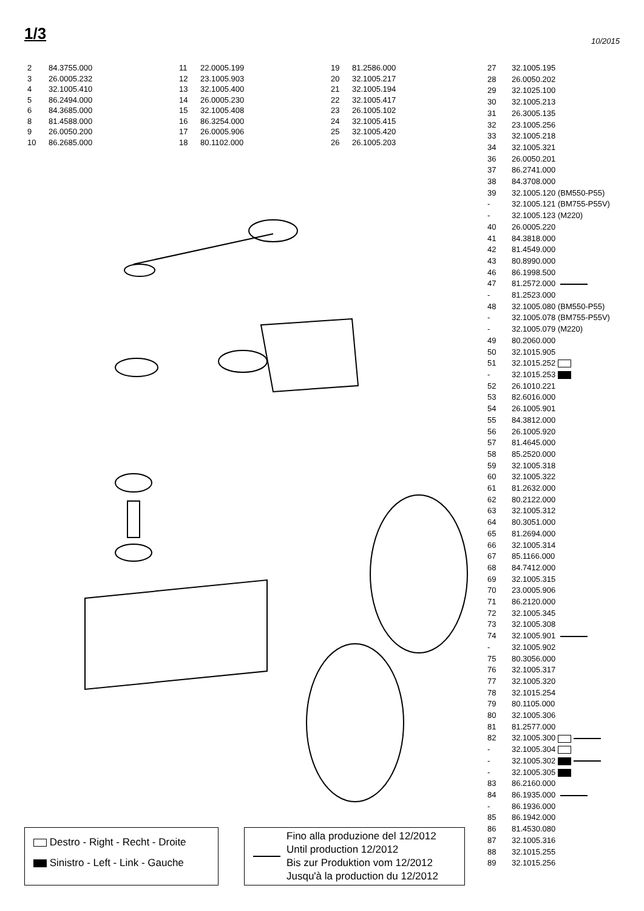1/3
10/2015
| 2 | 84.3755.000 |
| 3 | 26.0005.232 |
| 4 | 32.1005.410 |
| 5 | 86.2494.000 |
| 6 | 84.3685.000 |
| 8 | 81.4588.000 |
| 9 | 26.0050.200 |
| 10 | 86.2685.000 |
| 11 | 22.0005.199 |
| 12 | 23.1005.903 |
| 13 | 32.1005.400 |
| 14 | 26.0005.230 |
| 15 | 32.1005.408 |
| 16 | 86.3254.000 |
| 17 | 26.0005.906 |
| 18 | 80.1102.000 |
| 19 | 81.2586.000 |
| 20 | 32.1005.217 |
| 21 | 32.1005.194 |
| 22 | 32.1005.417 |
| 23 | 26.1005.102 |
| 24 | 32.1005.415 |
| 25 | 32.1005.420 |
| 26 | 26.1005.203 |
| 27 | 32.1005.195 |
| 28 | 26.0050.202 |
| 29 | 32.1025.100 |
| 30 | 32.1005.213 |
| 31 | 26.3005.135 |
| 32 | 23.1005.256 |
| 33 | 32.1005.218 |
| 34 | 32.1005.321 |
| 36 | 26.0050.201 |
| 37 | 86.2741.000 |
| 38 | 84.3708.000 |
| 39 | 32.1005.120 (BM550-P55) |
| - | 32.1005.121 (BM755-P55V) |
| - | 32.1005.123 (M220) |
| 40 | 26.0005.220 |
| 41 | 84.3818.000 |
| 42 | 81.4549.000 |
| 43 | 80.8990.000 |
| 46 | 86.1998.500 |
| 47 | 81.2572.000 |
| - | 81.2523.000 |
| 48 | 32.1005.080 (BM550-P55) |
| - | 32.1005.078 (BM755-P55V) |
| - | 32.1005.079 (M220) |
| 49 | 80.2060.000 |
| 50 | 32.1015.905 |
| 51 | 32.1015.252 |
| - | 32.1015.253 |
| 52 | 26.1010.221 |
| 53 | 82.6016.000 |
| 54 | 26.1005.901 |
| 55 | 84.3812.000 |
| 56 | 26.1005.920 |
| 57 | 81.4645.000 |
| 58 | 85.2520.000 |
| 59 | 32.1005.318 |
| 60 | 32.1005.322 |
| 61 | 81.2632.000 |
| 62 | 80.2122.000 |
| 63 | 32.1005.312 |
| 64 | 80.3051.000 |
| 65 | 81.2694.000 |
| 66 | 32.1005.314 |
| 67 | 85.1166.000 |
| 68 | 84.7412.000 |
| 69 | 32.1005.315 |
| 70 | 23.0005.906 |
| 71 | 86.2120.000 |
| 72 | 32.1005.345 |
| 73 | 32.1005.308 |
| 74 | 32.1005.901 |
| - | 32.1005.902 |
| 75 | 80.3056.000 |
| 76 | 32.1005.317 |
| 77 | 32.1005.320 |
| 78 | 32.1015.254 |
| 79 | 80.1105.000 |
| 80 | 32.1005.306 |
| 81 | 81.2577.000 |
| 82 | 32.1005.300 |
| - | 32.1005.304 |
| - | 32.1005.302 |
| - | 32.1005.305 |
| 83 | 86.2160.000 |
| 84 | 86.1935.000 |
| - | 86.1936.000 |
| 85 | 86.1942.000 |
| 86 | 81.4530.080 |
| 87 | 32.1005.316 |
| 88 | 32.1015.255 |
| 89 | 32.1015.256 |
Destro - Right - Recht - Droite
Sinistro - Left - Link - Gauche
Fino alla produzione del 12/2012
Until production 12/2012
Bis zur Produktion vom 12/2012
Jusqu'à la production du 12/2012